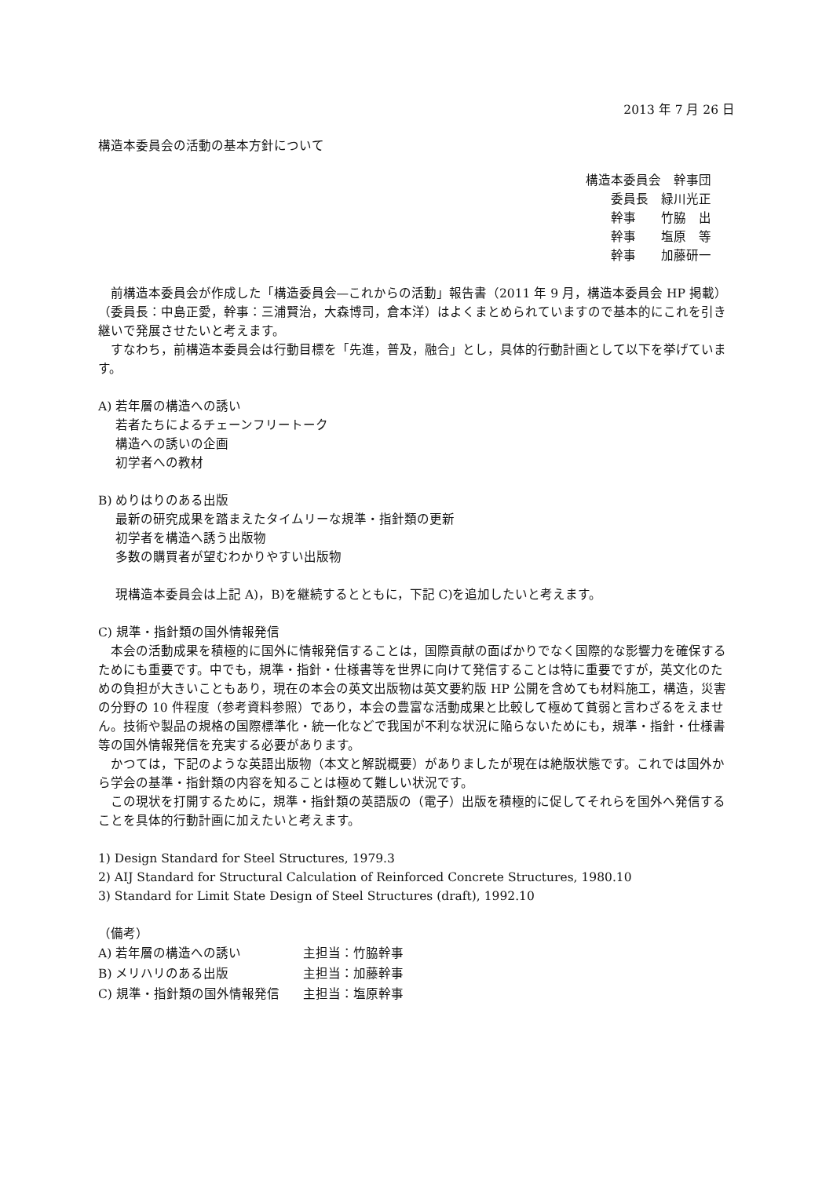2013 年 7 月 26 日
構造本委員会の活動の基本方針について
構造本委員会　幹事団
　　委員長　緑川光正
　　幹事　　竹脇　出
　　幹事　　塩原　等
　　幹事　　加藤研一
前構造本委員会が作成した「構造委員会—これからの活動」報告書（2011 年 9 月，構造本委員会 HP 掲載）（委員長：中島正愛，幹事：三浦賢治，大森博司，倉本洋）はよくまとめられていますので基本的にこれを引き継いで発展させたいと考えます。
すなわち，前構造本委員会は行動目標を「先進，普及，融合」とし，具体的行動計画として以下を挙げています。
A) 若年層の構造への誘い
若者たちによるチェーンフリートーク
構造への誘いの企画
初学者への教材
B) めりはりのある出版
最新の研究成果を踏まえたタイムリーな規準・指針類の更新
初学者を構造へ誘う出版物
多数の購買者が望むわかりやすい出版物
現構造本委員会は上記 A)，B)を継続するとともに，下記 C)を追加したいと考えます。
C) 規準・指針類の国外情報発信
本会の活動成果を積極的に国外に情報発信することは，国際貢献の面ばかりでなく国際的な影響力を確保するためにも重要です。中でも，規準・指針・仕様書等を世界に向けて発信することは特に重要ですが，英文化のための負担が大きいこともあり，現在の本会の英文出版物は英文要約版 HP 公開を含めても材料施工，構造，災害の分野の 10 件程度（参考資料参照）であり，本会の豊富な活動成果と比較して極めて貧弱と言わざるをえません。技術や製品の規格の国際標準化・統一化などで我国が不利な状況に陥らないためにも，規準・指針・仕様書等の国外情報発信を充実する必要があります。
かつては，下記のような英語出版物（本文と解説概要）がありましたが現在は絶版状態です。これでは国外から学会の基準・指針類の内容を知ることは極めて難しい状況です。
この現状を打開するために，規準・指針類の英語版の（電子）出版を積極的に促してそれらを国外へ発信することを具体的行動計画に加えたいと考えます。
1) Design Standard for Steel Structures, 1979.3
2) AIJ Standard for Structural Calculation of Reinforced Concrete Structures, 1980.10
3) Standard for Limit State Design of Steel Structures (draft), 1992.10
（備考）
| A) 若年層の構造への誘い | 主担当：竹脇幹事 |
| B) メリハリのある出版 | 主担当：加藤幹事 |
| C) 規準・指針類の国外情報発信 | 主担当：塩原幹事 |